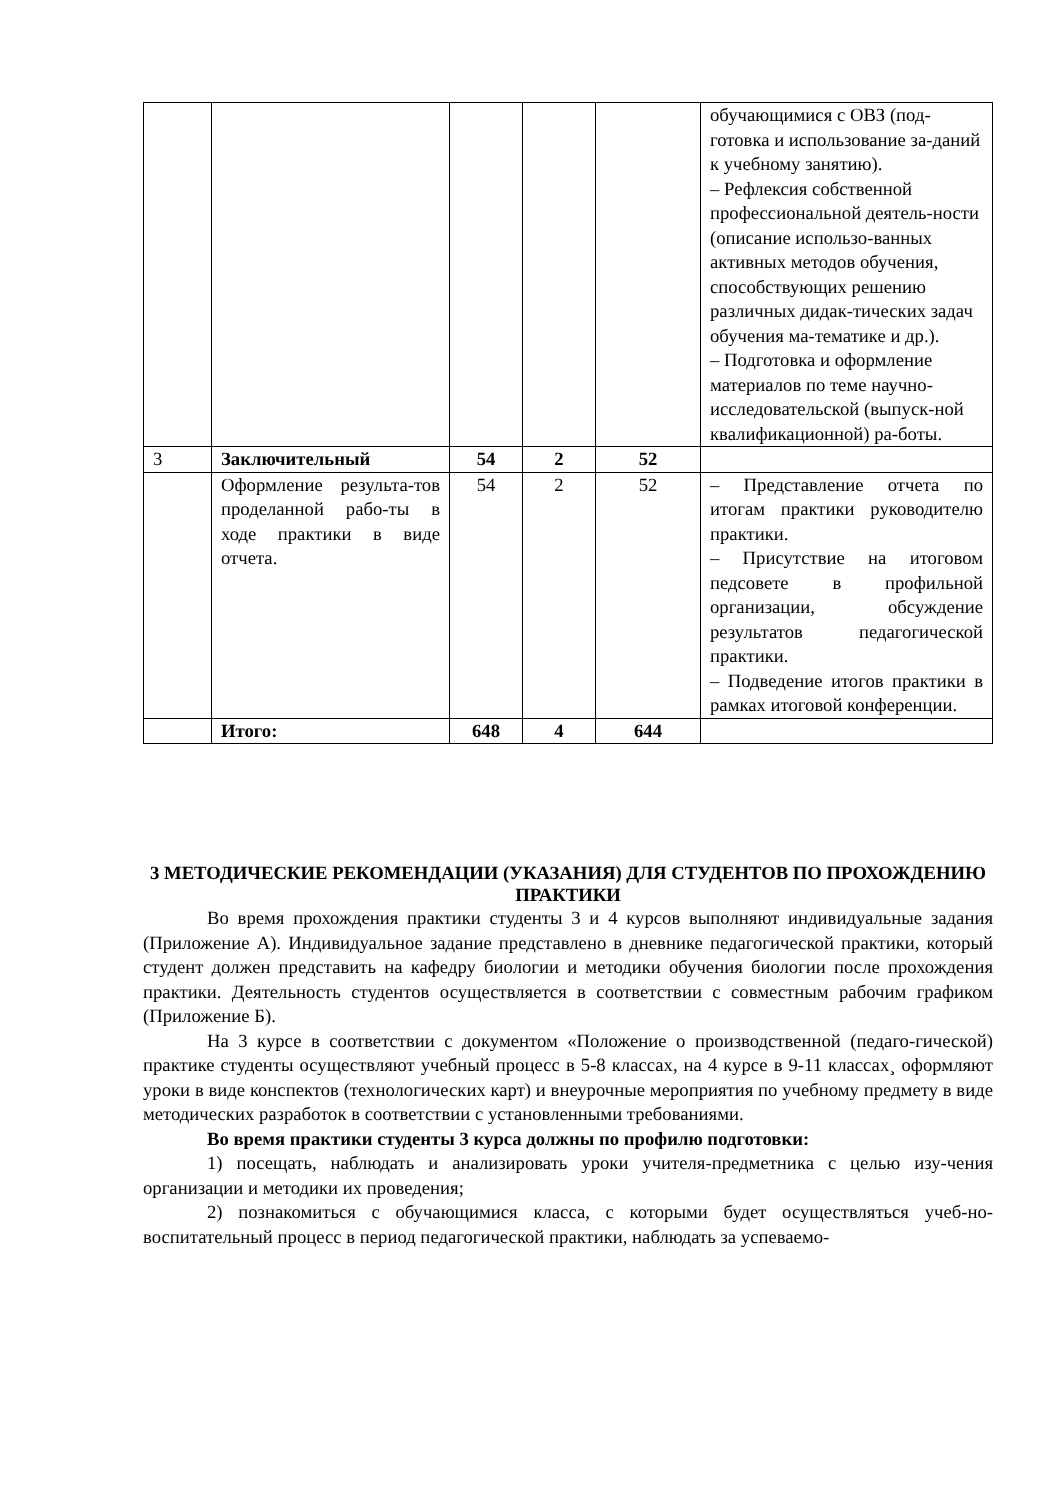| | | | | | обучающимися с ОВЗ (под-готовка и использование за-даний к учебному занятию). – Рефлексия собственной профессиональной деятель-ности (описание использо-ванных активных методов обучения, способствующих решению различных дидак-тических задач обучения ма-тематике и др.). – Подготовка и оформление материалов по теме научно-исследовательской (выпуск-ной квалификационной) ра-боты. |
| 3 | Заключительный | 54 | 2 | 52 | |
| | Оформление результа-тов проделанной рабо-ты в ходе практики в виде отчета. | 54 | 2 | 52 | – Представление отчета по итогам практики руководителю практики. – Присутствие на итоговом педсовете в профильной организации, обсуждение результатов педагогической практики. – Подведение итогов практики в рамках итоговой конференции. |
| | Итого: | 648 | 4 | 644 | |
3 МЕТОДИЧЕСКИЕ РЕКОМЕНДАЦИИ (УКАЗАНИЯ) ДЛЯ СТУДЕНТОВ ПО ПРОХОЖДЕНИЮ ПРАКТИКИ
Во время прохождения практики студенты 3 и 4 курсов выполняют индивидуальные задания (Приложение А). Индивидуальное задание представлено в дневнике педагогической практики, который студент должен представить на кафедру биологии и методики обучения биологии после прохождения практики. Деятельность студентов осуществляется в соответствии с совместным рабочим графиком (Приложение Б).
На 3 курсе в соответствии с документом «Положение о производственной (педаго-гической) практике студенты осуществляют учебный процесс в 5-8 классах, на 4 курсе в 9-11 классах¸ оформляют уроки в виде конспектов (технологических карт) и внеурочные мероприятия по учебному предмету в виде методических разработок в соответствии с установленными требованиями.
Во время практики студенты 3 курса должны по профилю подготовки:
1) посещать, наблюдать и анализировать уроки учителя-предметника с целью изу-чения организации и методики их проведения;
2) познакомиться с обучающимися класса, с которыми будет осуществляться учеб-но-воспитательный процесс в период педагогической практики, наблюдать за успеваемо-